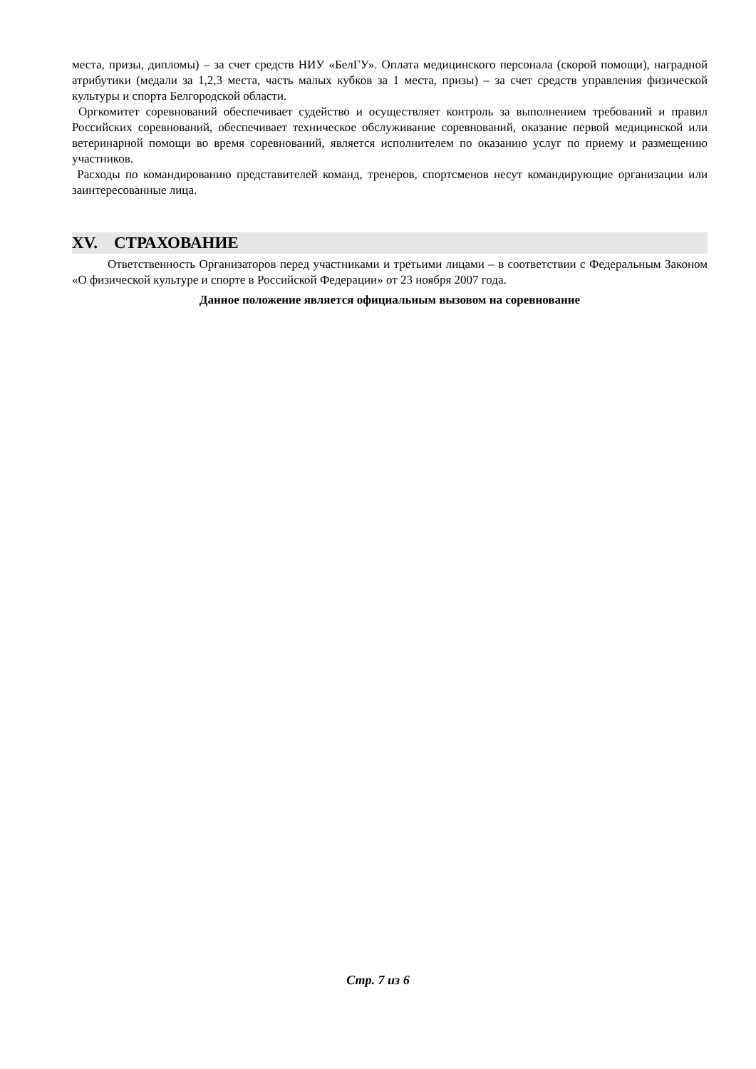места, призы, дипломы) – за счет средств НИУ «БелГУ». Оплата медицинского персонала (скорой помощи), наградной атрибутики (медали за 1,2,3 места, часть малых кубков за 1 места, призы) – за счет средств управления физической культуры и спорта Белгородской области.
Оргкомитет соревнований обеспечивает судейство и осуществляет контроль за выполнением требований и правил Российских соревнований, обеспечивает техническое обслуживание соревнований, оказание первой медицинской или ветеринарной помощи во время соревнований, является исполнителем по оказанию услуг по приему и размещению участников.
Расходы по командированию представителей команд, тренеров, спортсменов несут командирующие организации или заинтересованные лица.
XV. СТРАХОВАНИЕ
Ответственность Организаторов перед участниками и третьими лицами – в соответствии с Федеральным Законом «О физической культуре и спорте в Российской Федерации» от 23 ноября 2007 года.
Данное положение является официальным вызовом на соревнование
Стр. 7 из 6